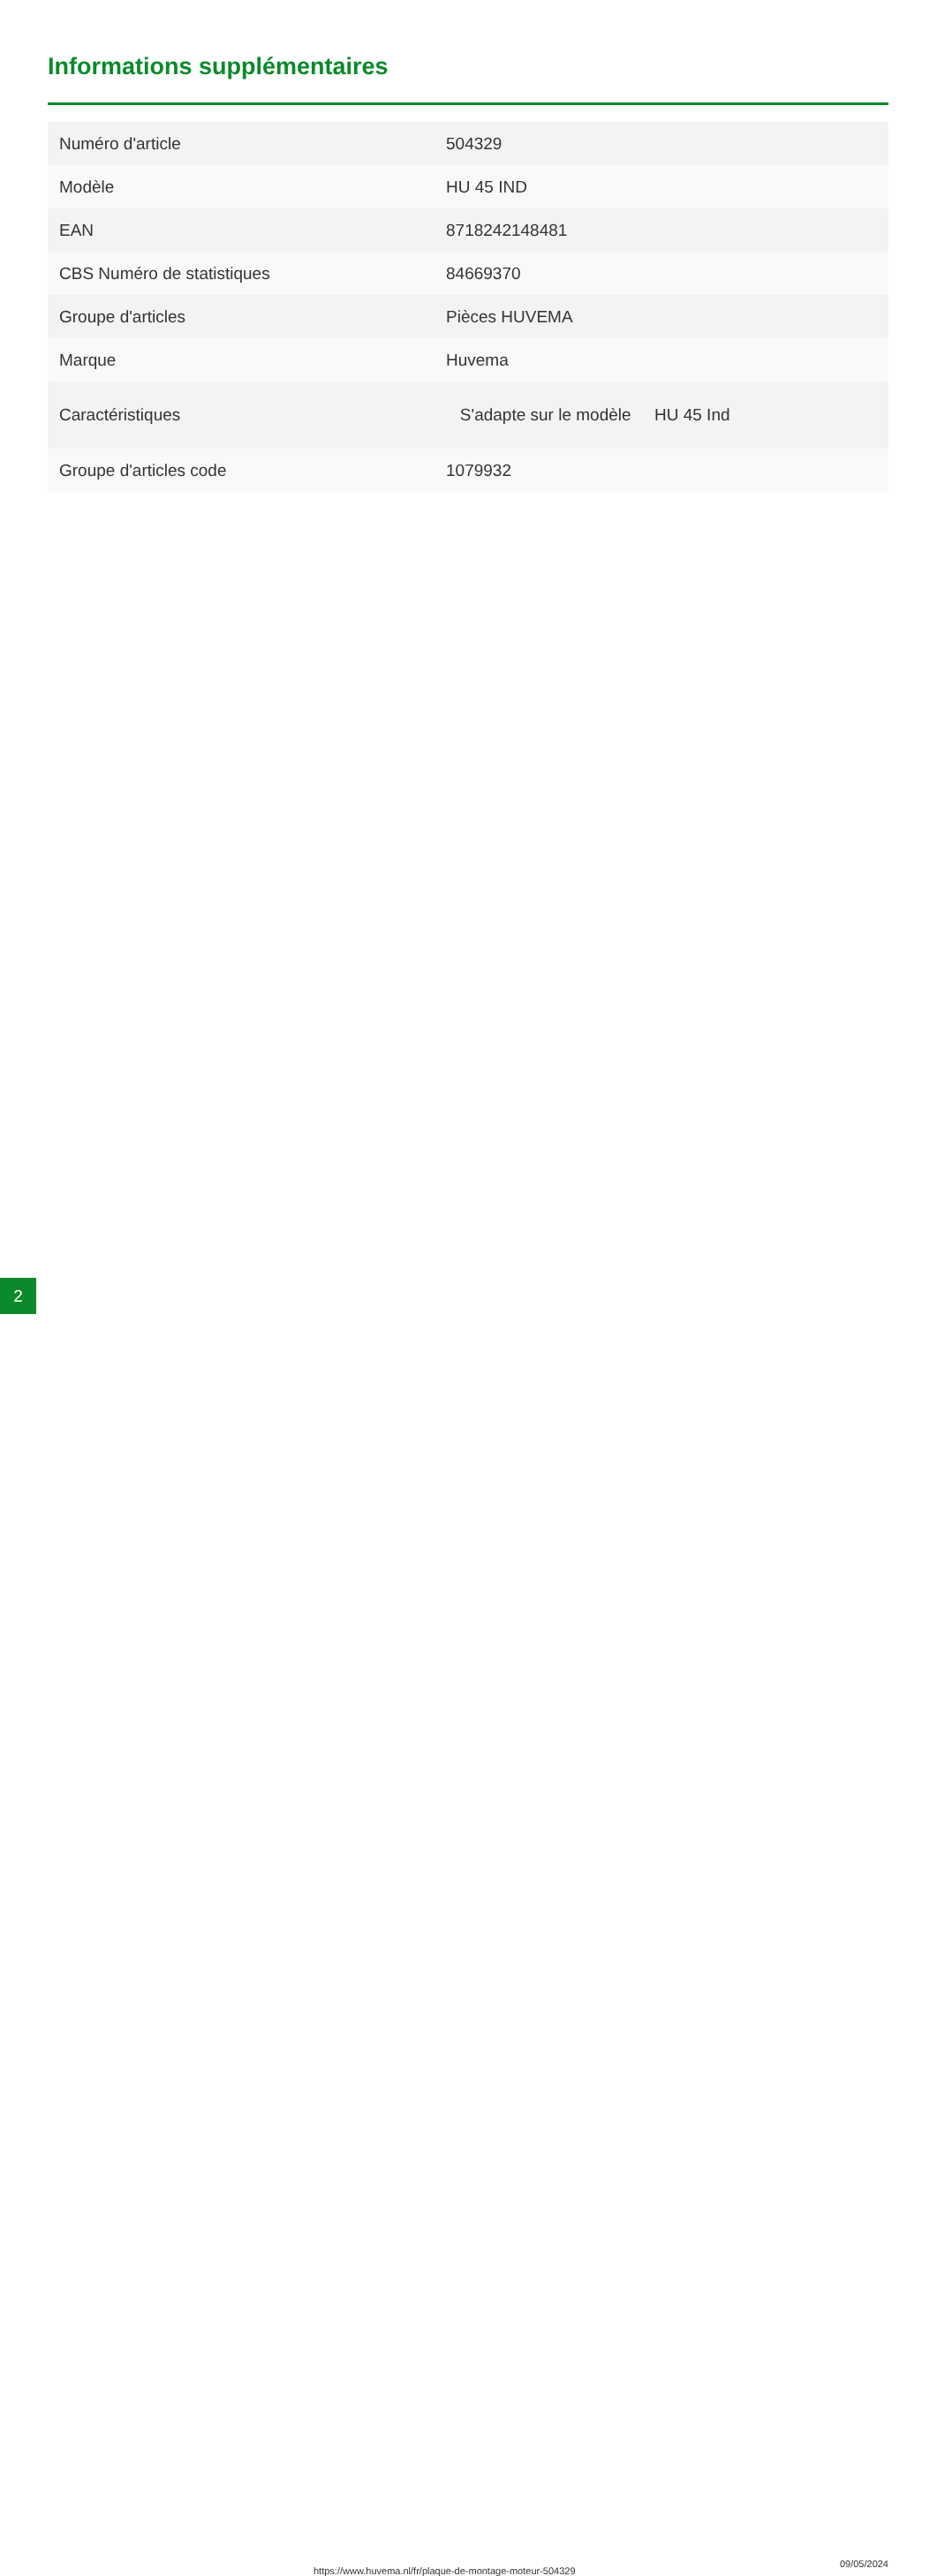Informations supplémentaires
| Numéro d'article | 504329 |
| Modèle | HU 45 IND |
| EAN | 8718242148481 |
| CBS Numéro de statistiques | 84669370 |
| Groupe d'articles | Pièces HUVEMA |
| Marque | Huvema |
| Caractéristiques | S'adapte sur le modèle HU 45 Ind |
| Groupe d'articles code | 1079932 |
2 https://www.huvema.nl/fr/plaque-de-montage-moteur-504329
09/05/2024